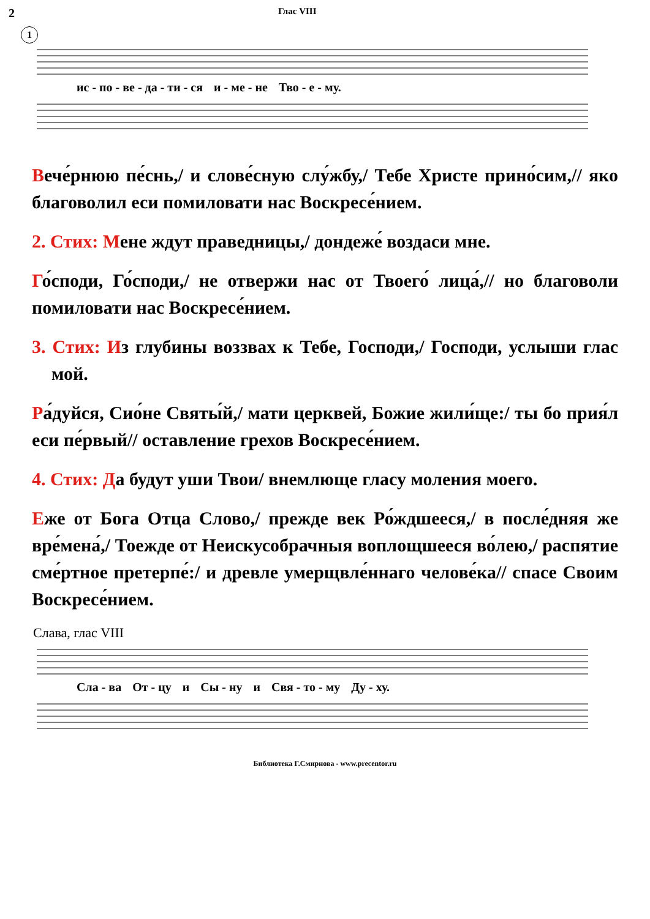2 Глас VIII
1
ис - по - ве - да - ти - ся и - ме - не Тво - е - му.
Вече́рнюю пе́снь,/ и слове́сную слу́жбу,/ Тебе Христе прино́сим,// яко благоволил еси помиловати нас Воскре­се́нием.
2. Стих: Мене ждут праведницы,/ дондеже́ воздаси мне.
Го́споди, Го́споди,/ не отвержи нас от Твоего́ лица́,// но благоволи помиловати нас Воскресе́нием.
3. Стих: Из глубины воззвах к Тебе, Господи,/ Господи, услыши глас мой.
Ра́дуйся, Сио́не Святы́й,/ мати церквей, Божие жили́ще:/ ты бо прия́л еси пе́рвый// оставление грехов Воскре­се́нием.
4. Стих: Да будут уши Твои/ внемлюще гласу моления мое­го.
Еже от Бога Отца Слово,/ прежде век Ро́ждшееся,/ в по­сле́дняя же вре́мена́,/ Тоежде от Неискусобрачныя во­площшееся во́лею,/ распятие сме́ртное претерпе́:/ и древ­ле умерщвле́ннаго челове́ка// спасе Своим Воскресе́нием.
Слава, глас VIII
Сла - ва От - цу и Сы - ну и Свя - то - му Ду - ху.
Библиотека Г.Смирнова - www.precentor.ru